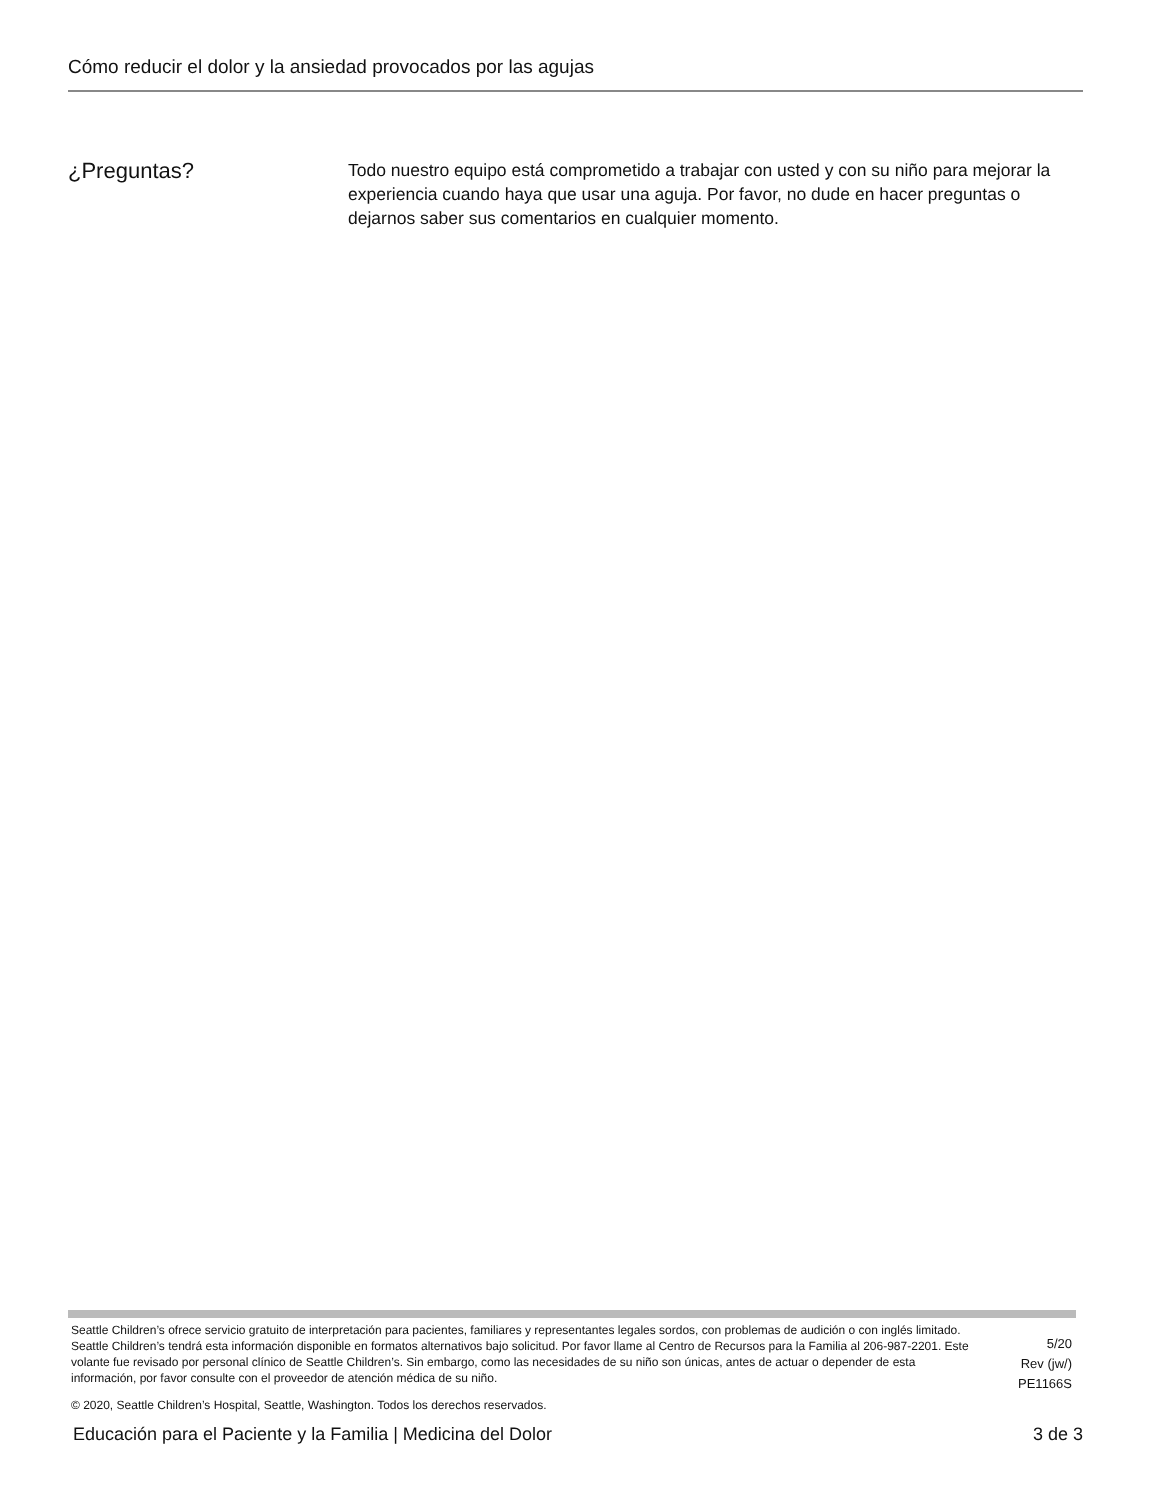Cómo reducir el dolor y la ansiedad provocados por las agujas
¿Preguntas?
Todo nuestro equipo está comprometido a trabajar con usted y con su niño para mejorar la experiencia cuando haya que usar una aguja. Por favor, no dude en hacer preguntas o dejarnos saber sus comentarios en cualquier momento.
Seattle Children’s ofrece servicio gratuito de interpretación para pacientes, familiares y representantes legales sordos, con problemas de audición o con inglés limitado. Seattle Children’s tendrá esta información disponible en formatos alternativos bajo solicitud. Por favor llame al Centro de Recursos para la Familia al 206-987-2201. Este volante fue revisado por personal clínico de Seattle Children’s. Sin embargo, como las necesidades de su niño son únicas, antes de actuar o depender de esta información, por favor consulte con el proveedor de atención médica de su niño.
5/20
Rev (jw/)
PE1166S
© 2020, Seattle Children’s Hospital, Seattle, Washington. Todos los derechos reservados.
Educación para el Paciente y la Familia | Medicina del Dolor 3 de 3